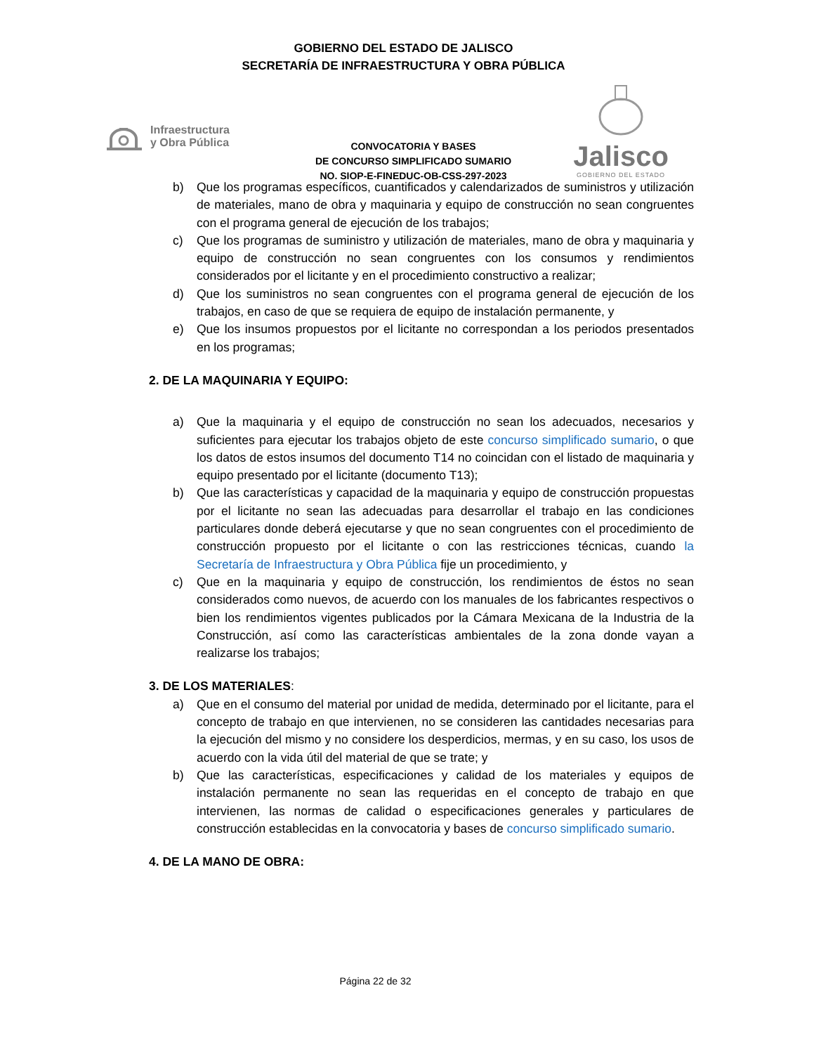GOBIERNO DEL ESTADO DE JALISCO
SECRETARÍA DE INFRAESTRUCTURA Y OBRA PÚBLICA
Infraestructura
y Obra Pública
CONVOCATORIA Y BASES
DE CONCURSO SIMPLIFICADO SUMARIO
NO. SIOP-E-FINEDUC-OB-CSS-297-2023
Jalisco
GOBIERNO DEL ESTADO
b) Que los programas específicos, cuantificados y calendarizados de suministros y utilización de materiales, mano de obra y maquinaria y equipo de construcción no sean congruentes con el programa general de ejecución de los trabajos;
c) Que los programas de suministro y utilización de materiales, mano de obra y maquinaria y equipo de construcción no sean congruentes con los consumos y rendimientos considerados por el licitante y en el procedimiento constructivo a realizar;
d) Que los suministros no sean congruentes con el programa general de ejecución de los trabajos, en caso de que se requiera de equipo de instalación permanente, y
e) Que los insumos propuestos por el licitante no correspondan a los periodos presentados en los programas;
2. DE LA MAQUINARIA Y EQUIPO:
a) Que la maquinaria y el equipo de construcción no sean los adecuados, necesarios y suficientes para ejecutar los trabajos objeto de este concurso simplificado sumario, o que los datos de estos insumos del documento T14 no coincidan con el listado de maquinaria y equipo presentado por el licitante (documento T13);
b) Que las características y capacidad de la maquinaria y equipo de construcción propuestas por el licitante no sean las adecuadas para desarrollar el trabajo en las condiciones particulares donde deberá ejecutarse y que no sean congruentes con el procedimiento de construcción propuesto por el licitante o con las restricciones técnicas, cuando la Secretaría de Infraestructura y Obra Pública fije un procedimiento, y
c) Que en la maquinaria y equipo de construcción, los rendimientos de éstos no sean considerados como nuevos, de acuerdo con los manuales de los fabricantes respectivos o bien los rendimientos vigentes publicados por la Cámara Mexicana de la Industria de la Construcción, así como las características ambientales de la zona donde vayan a realizarse los trabajos;
3. DE LOS MATERIALES:
a) Que en el consumo del material por unidad de medida, determinado por el licitante, para el concepto de trabajo en que intervienen, no se consideren las cantidades necesarias para la ejecución del mismo y no considere los desperdicios, mermas, y en su caso, los usos de acuerdo con la vida útil del material de que se trate; y
b) Que las características, especificaciones y calidad de los materiales y equipos de instalación permanente no sean las requeridas en el concepto de trabajo en que intervienen, las normas de calidad o especificaciones generales y particulares de construcción establecidas en la convocatoria y bases de concurso simplificado sumario.
4. DE LA MANO DE OBRA:
Página 22 de 32